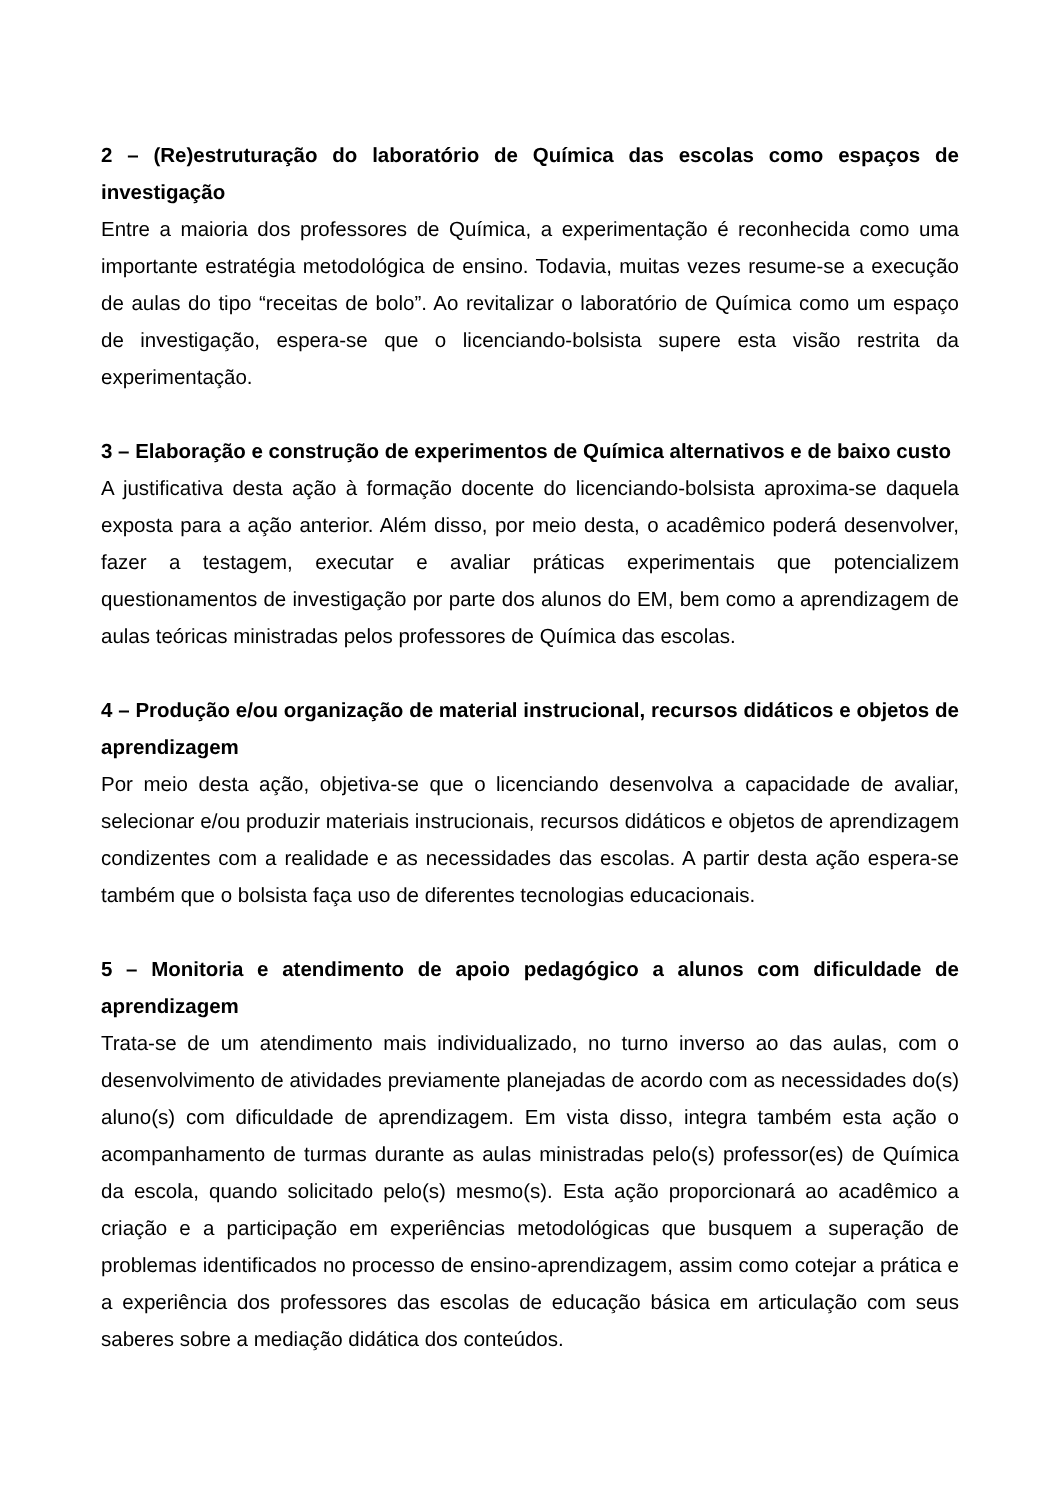2 – (Re)estruturação do laboratório de Química das escolas como espaços de investigação
Entre a maioria dos professores de Química, a experimentação é reconhecida como uma importante estratégia metodológica de ensino. Todavia, muitas vezes resume-se a execução de aulas do tipo “receitas de bolo”. Ao revitalizar o laboratório de Química como um espaço de investigação, espera-se que o licenciando-bolsista supere esta visão restrita da experimentação.
3 – Elaboração e construção de experimentos de Química alternativos e de baixo custo
A justificativa desta ação à formação docente do licenciando-bolsista aproxima-se daquela exposta para a ação anterior. Além disso, por meio desta, o acadêmico poderá desenvolver, fazer a testagem, executar e avaliar práticas experimentais que potencializem questionamentos de investigação por parte dos alunos do EM, bem como a aprendizagem de aulas teóricas ministradas pelos professores de Química das escolas.
4 – Produção e/ou organização de material instrucional, recursos didáticos e objetos de aprendizagem
Por meio desta ação, objetiva-se que o licenciando desenvolva a capacidade de avaliar, selecionar e/ou produzir materiais instrucionais, recursos didáticos e objetos de aprendizagem condizentes com a realidade e as necessidades das escolas. A partir desta ação espera-se também que o bolsista faça uso de diferentes tecnologias educacionais.
5 – Monitoria e atendimento de apoio pedagógico a alunos com dificuldade de aprendizagem
Trata-se de um atendimento mais individualizado, no turno inverso ao das aulas, com o desenvolvimento de atividades previamente planejadas de acordo com as necessidades do(s) aluno(s) com dificuldade de aprendizagem. Em vista disso, integra também esta ação o acompanhamento de turmas durante as aulas ministradas pelo(s) professor(es) de Química da escola, quando solicitado pelo(s) mesmo(s). Esta ação proporcionará ao acadêmico a criação e a participação em experiências metodológicas que busquem a superação de problemas identificados no processo de ensino-aprendizagem, assim como cotejar a prática e a experiência dos professores das escolas de educação básica em articulação com seus saberes sobre a mediação didática dos conteúdos.